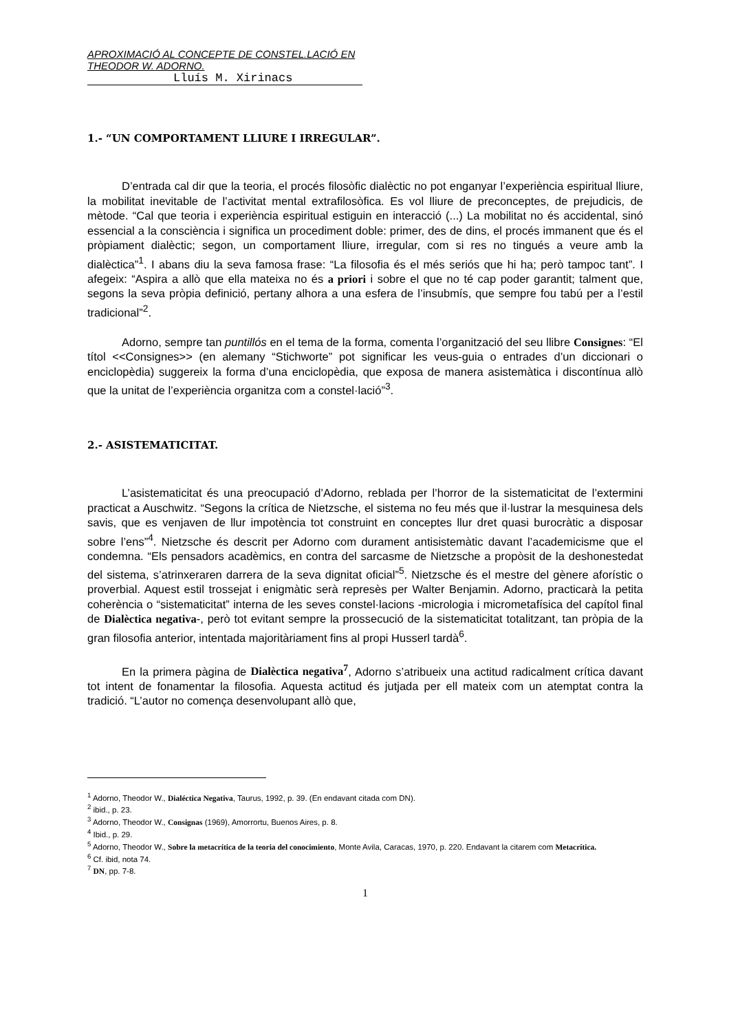APROXIMACIÓ AL CONCEPTE DE CONSTEL.LACIÓ EN THEODOR W. ADORNO.
Lluís M. Xirinacs
1.- “UN COMPORTAMENT LLIURE I IRREGULAR”.
D’entrada cal dir que la teoria, el procés filosòfic dialèctic no pot enganyar l’experiència espiritual lliure, la mobilitat inevitable de l’activitat mental extrafilosòfica. Es vol lliure de preconceptes, de prejudicis, de mètode. “Cal que teoria i experiència espiritual estiguin en interacció (...) La mobilitat no és accidental, sinó essencial a la consciència i significa un procediment doble: primer, des de dins, el procés immanent que és el pròpiament dialèctic; segon, un comportament lliure, irregular, com si res no tingués a veure amb la dialèctica”<sup>1</sup>. I abans diu la seva famosa frase: “La filosofia és el més seriós que hi ha; però tampoc tant”. I afegeix: “Aspira a allò que ella mateixa no és a priori i sobre el que no té cap poder garantit; talment que, segons la seva pròpia definició, pertany alhora a una esfera de l’insubmís, que sempre fou tabú per a l’estil tradicional”<sup>2</sup>.
Adorno, sempre tan puntillós en el tema de la forma, comenta l’organització del seu llibre Consignes: “El títol <<Consignes>> (en alemany “Stichworte” pot significar les veus-guia o entrades d’un diccionari o enciclopèdia) suggereix la forma d’una enciclopèdia, que exposa de manera asistemàtica i discontínua allò que la unitat de l’experiència organitza com a constel·lació”<sup>3</sup>.
2.- ASISTEMATICITAT.
L’asistematicitat és una preocupació d’Adorno, reblada per l’horror de la sistematicitat de l’extermini practicat a Auschwitz. “Segons la crítica de Nietzsche, el sistema no feu més que il·lustrar la mesquinesa dels savis, que es venjaven de llur impotència tot construint en conceptes llur dret quasi burocràtic a disposar sobre l’ens”<sup>4</sup>. Nietzsche és descrit per Adorno com durament antisistemàtic davant l’academicisme que el condemna. “Els pensadors acadèmics, en contra del sarcasme de Nietzsche a propòsit de la deshonestedat del sistema, s’atrinxeraren darrera de la seva dignitat oficial”<sup>5</sup>. Nietzsche és el mestre del gènere aforístic o proverbial. Aquest estil trossejat i enigmàtic serà represès per Walter Benjamin. Adorno, practicarà la petita coherència o “sistematicitat” interna de les seves constel·lacions -micrologia i micrometafísica del capítol final de Dialèctica negativa-, però tot evitant sempre la prossecució de la sistematicitat totalitzant, tan pròpia de la gran filosofia anterior, intentada majoritàriament fins al propi Husserl tardà<sup>6</sup>.
En la primera pàgina de Dialèctica negativa<sup>7</sup>, Adorno s’atribueix una actitud radicalment crítica davant tot intent de fonamentar la filosofia. Aquesta actitud és jutjada per ell mateix com un atemptat contra la tradició. “L’autor no comença desenvolupant allò que,
<sup>1</sup> Adorno, Theodor W., Dialéctica Negativa, Taurus, 1992, p. 39. (En endavant citada com DN).
<sup>2</sup> ibid., p. 23.
<sup>3</sup> Adorno, Theodor W., Consignas (1969), Amorrortu, Buenos Aires, p. 8.
<sup>4</sup> Ibid., p. 29.
<sup>5</sup> Adorno, Theodor W., Sobre la metacrítica de la teoria del conocimiento, Monte Avila, Caracas, 1970, p. 220. Endavant la citarem com Metacrítica.
<sup>6</sup> Cf. ibid, nota 74.
<sup>7</sup> DN, pp. 7-8.
1